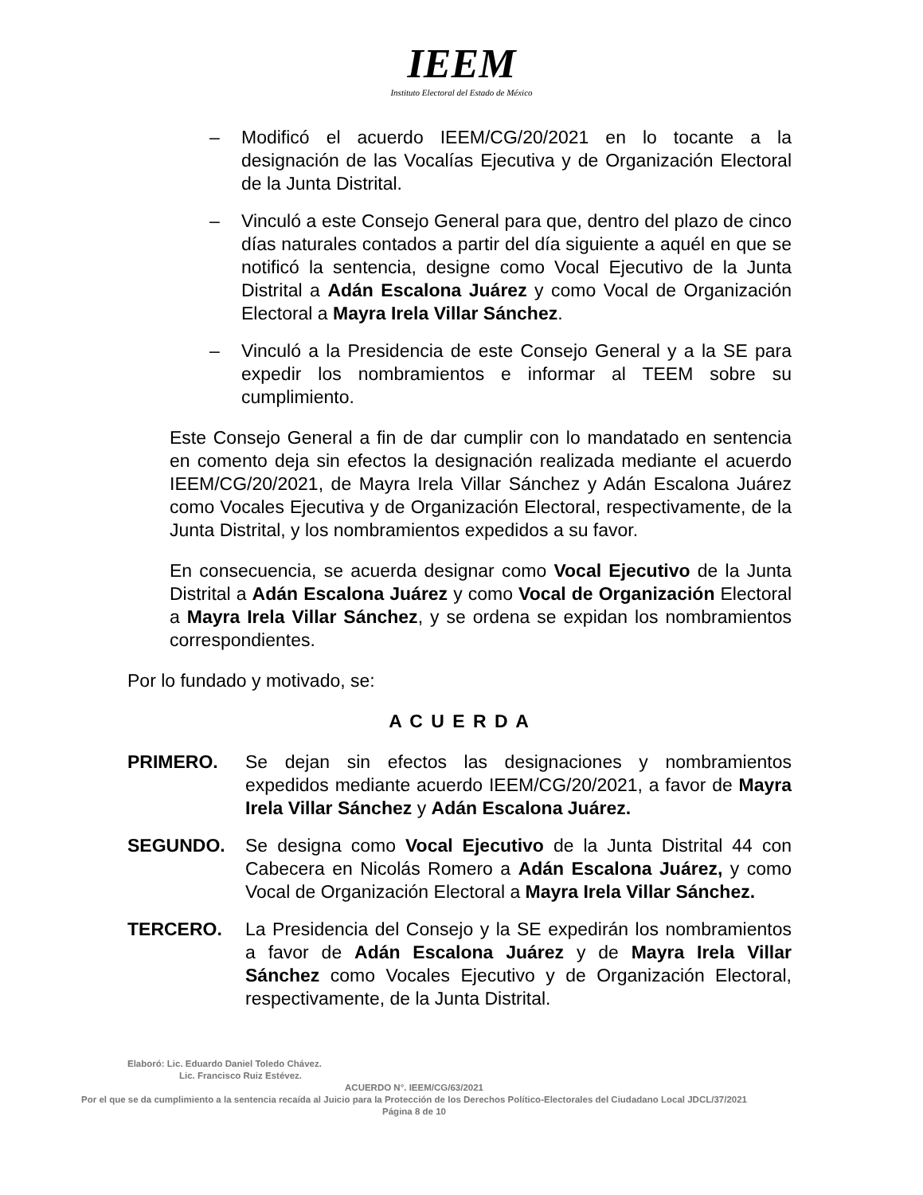IEEM
Instituto Electoral del Estado de México
– Modificó el acuerdo IEEM/CG/20/2021 en lo tocante a la designación de las Vocalías Ejecutiva y de Organización Electoral de la Junta Distrital.
– Vinculó a este Consejo General para que, dentro del plazo de cinco días naturales contados a partir del día siguiente a aquél en que se notificó la sentencia, designe como Vocal Ejecutivo de la Junta Distrital a Adán Escalona Juárez y como Vocal de Organización Electoral a Mayra Irela Villar Sánchez.
– Vinculó a la Presidencia de este Consejo General y a la SE para expedir los nombramientos e informar al TEEM sobre su cumplimiento.
Este Consejo General a fin de dar cumplir con lo mandatado en sentencia en comento deja sin efectos la designación realizada mediante el acuerdo IEEM/CG/20/2021, de Mayra Irela Villar Sánchez y Adán Escalona Juárez como Vocales Ejecutiva y de Organización Electoral, respectivamente, de la Junta Distrital, y los nombramientos expedidos a su favor.
En consecuencia, se acuerda designar como Vocal Ejecutivo de la Junta Distrital a Adán Escalona Juárez y como Vocal de Organización Electoral a Mayra Irela Villar Sánchez, y se ordena se expidan los nombramientos correspondientes.
Por lo fundado y motivado, se:
A C U E R D A
PRIMERO. Se dejan sin efectos las designaciones y nombramientos expedidos mediante acuerdo IEEM/CG/20/2021, a favor de Mayra Irela Villar Sánchez y Adán Escalona Juárez.
SEGUNDO. Se designa como Vocal Ejecutivo de la Junta Distrital 44 con Cabecera en Nicolás Romero a Adán Escalona Juárez, y como Vocal de Organización Electoral a Mayra Irela Villar Sánchez.
TERCERO. La Presidencia del Consejo y la SE expedirán los nombramientos a favor de Adán Escalona Juárez y de Mayra Irela Villar Sánchez como Vocales Ejecutivo y de Organización Electoral, respectivamente, de la Junta Distrital.
Elaboró: Lic. Eduardo Daniel Toledo Chávez.
Lic. Francisco Ruiz Estévez.
ACUERDO N°. IEEM/CG/63/2021
Por el que se da cumplimiento a la sentencia recaída al Juicio para la Protección de los Derechos Político-Electorales del Ciudadano Local JDCL/37/2021
Página 8 de 10